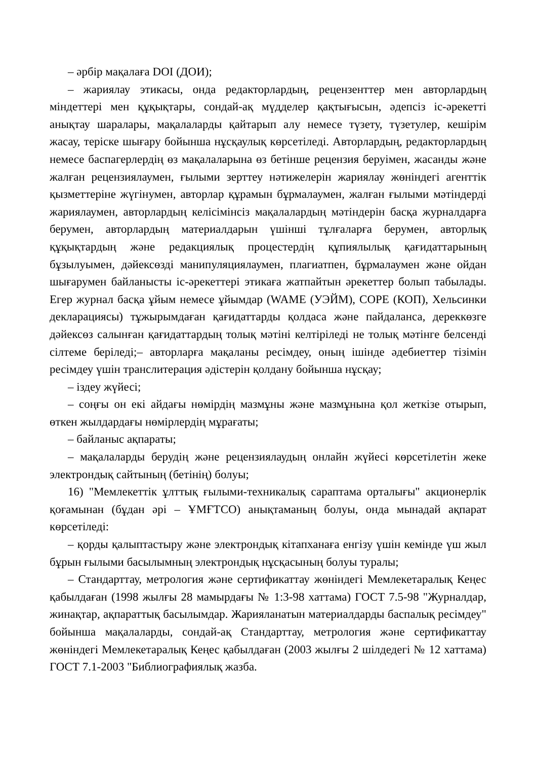– әрбір мақалаға DOI (ДОИ);
– жариялау этикасы, онда редакторлардың, рецензенттер мен авторлардың міндеттері мен құқықтары, сондай-ақ мүдделер қақтығысын, әдепсіз іс-әрекетті анықтау шаралары, мақалаларды қайтарып алу немесе түзету, түзетулер, кешірім жасау, теріске шығару бойынша нұсқаулық көрсетіледі. Авторлардың, редакторлардың немесе баспагерлердің өз мақалаларына өз бетінше рецензия беруімен, жасанды және жалған рецензиялаумен, ғылыми зерттеу нәтижелерін жариялау жөніндегі агенттік қызметтеріне жүгінумен, авторлар құрамын бұрмалаумен, жалған ғылыми мәтіндерді жариялаумен, авторлардың келісімінсіз мақалалардың мәтіндерін басқа журналдарға берумен, авторлардың материалдарын үшінші тұлғаларға берумен, авторлық құқықтардың және редакциялық процестердің құпиялылық қағидаттарының бұзылуымен, дәйексөзді манипуляциялаумен, плагиатпен, бұрмалаумен және ойдан шығарумен байланысты іс-әрекеттері этикаға жатпайтын әрекеттер болып табылады. Егер журнал басқа ұйым немесе ұйымдар (WAME (УЭЙМ), COPE (КОП), Хельсинки декларациясы) тұжырымдаған қағидаттарды қолдаса және пайдаланса, дереккөзге дәйексөз салынған қағидаттардың толық мәтіні келтіріледі не толық мәтінге белсенді сілтеме беріледі;– авторларға мақаланы ресімдеу, оның ішінде әдебиеттер тізімін ресімдеу үшін транслитерация әдістерін қолдану бойынша нұсқау;
– іздеу жүйесі;
– соңғы он екі айдағы нөмірдің мазмұны және мазмұнына қол жеткізе отырып, өткен жылдардағы нөмірлердің мұрағаты;
– байланыс ақпараты;
– мақалаларды берудің және рецензиялаудың онлайн жүйесі көрсетілетін жеке электрондық сайтының (бетінің) болуы;
16) "Мемлекеттік ұлттық ғылыми-техникалық сараптама орталығы" акционерлік қоғамынан (бұдан әрі – ҰМҒТСО) анықтаманың болуы, онда мынадай ақпарат көрсетіледі:
– қорды қалыптастыру және электрондық кітапханаға енгізу үшін кемінде үш жыл бұрын ғылыми басылымның электрондық нұсқасының болуы туралы;
– Стандарттау, метрология және сертификаттау жөніндегі Мемлекетаралық Кеңес қабылдаған (1998 жылғы 28 мамырдағы № 1:3-98 хаттама) ГОСТ 7.5-98 "Журналдар, жинақтар, ақпараттық басылымдар. Жарияланатын материалдарды баспалық ресімдеу" бойынша мақалаларды, сондай-ақ Стандарттау, метрология және сертификаттау жөніндегі Мемлекетаралық Кеңес қабылдаған (2003 жылғы 2 шілдедегі № 12 хаттама) ГОСТ 7.1-2003 "Библиографиялық жазба.